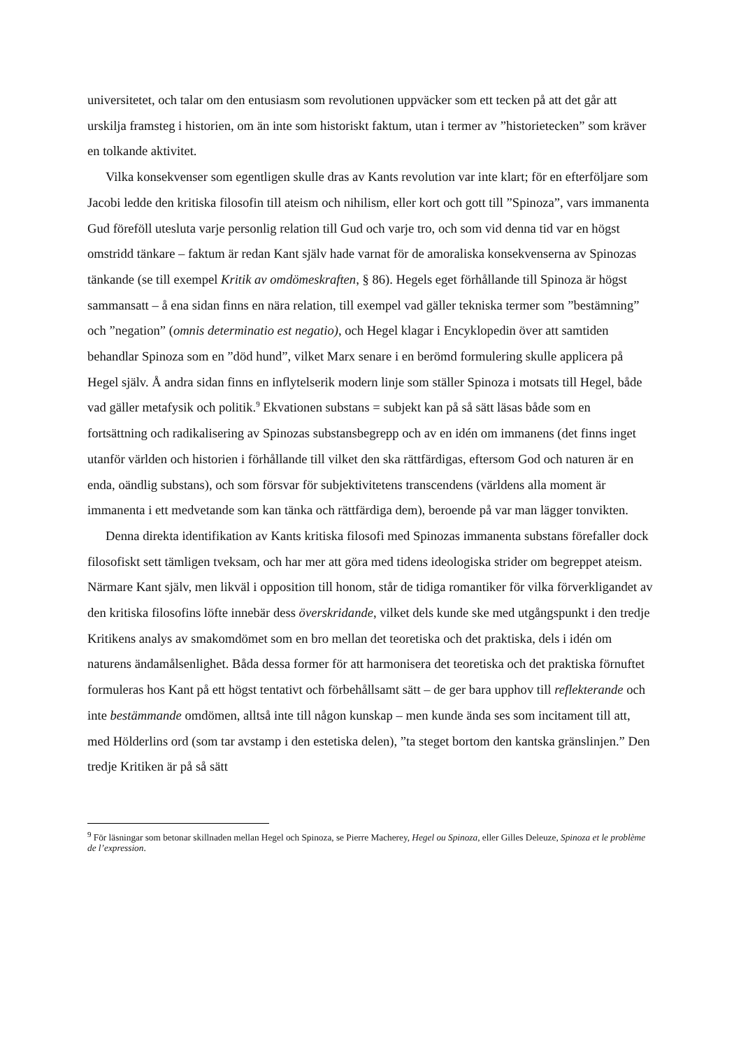universitetet, och talar om den entusiasm som revolutionen uppväcker som ett tecken på att det går att urskilja framsteg i historien, om än inte som historiskt faktum, utan i termer av ”historietecken” som kräver en tolkande aktivitet.
Vilka konsekvenser som egentligen skulle dras av Kants revolution var inte klart; för en efterföljare som Jacobi ledde den kritiska filosofin till ateism och nihilism, eller kort och gott till ”Spinoza”, vars immanenta Gud föreföll utesluta varje personlig relation till Gud och varje tro, och som vid denna tid var en högst omstridd tänkare – faktum är redan Kant själv hade varnat för de amoraliska konsekvenserna av Spinozas tänkande (se till exempel Kritik av omdömeskraften, § 86). Hegels eget förhållande till Spinoza är högst sammansatt – å ena sidan finns en nära relation, till exempel vad gäller tekniska termer som ”bestämning” och ”negation” (omnis determinatio est negatio), och Hegel klagar i Encyklopedin över att samtiden behandlar Spinoza som en ”död hund”, vilket Marx senare i en berömd formulering skulle applicera på Hegel själv. Å andra sidan finns en inflytelserik modern linje som ställer Spinoza i motsats till Hegel, både vad gäller metafysik och politik.<sup>9</sup> Ekvationen substans = subjekt kan på så sätt läsas både som en fortsättning och radikalisering av Spinozas substansbegrepp och av en idén om immanens (det finns inget utanför världen och historien i förhållande till vilket den ska rättfärdigas, eftersom God och naturen är en enda, oändlig substans), och som försvar för subjektivitetens transcendens (världens alla moment är immanenta i ett medvetande som kan tänka och rättfärdiga dem), beroende på var man lägger tonvikten.
Denna direkta identifikation av Kants kritiska filosofi med Spinozas immanenta substans förefaller dock filosofiskt sett tämligen tveksam, och har mer att göra med tidens ideologiska strider om begreppet ateism. Närmare Kant själv, men likväl i opposition till honom, står de tidiga romantiker för vilka förverkligandet av den kritiska filosofins löfte innebär dess överskridande, vilket dels kunde ske med utgångspunkt i den tredje Kritikens analys av smakomdömet som en bro mellan det teoretiska och det praktiska, dels i idén om naturens ändamålsenlighet. Båda dessa former för att harmonisera det teoretiska och det praktiska förnuftet formuleras hos Kant på ett högst tentativt och förbehållsamt sätt – de ger bara upphov till reflekterande och inte bestämmande omdömen, alltså inte till någon kunskap – men kunde ända ses som incitament till att, med Hölderlins ord (som tar avstamp i den estetiska delen), ”ta steget bortom den kantska gränslinjen.” Den tredje Kritiken är på så sätt
<sup>9</sup> För läsningar som betonar skillnaden mellan Hegel och Spinoza, se Pierre Macherey, Hegel ou Spinoza, eller Gilles Deleuze, Spinoza et le problème de l’expression.